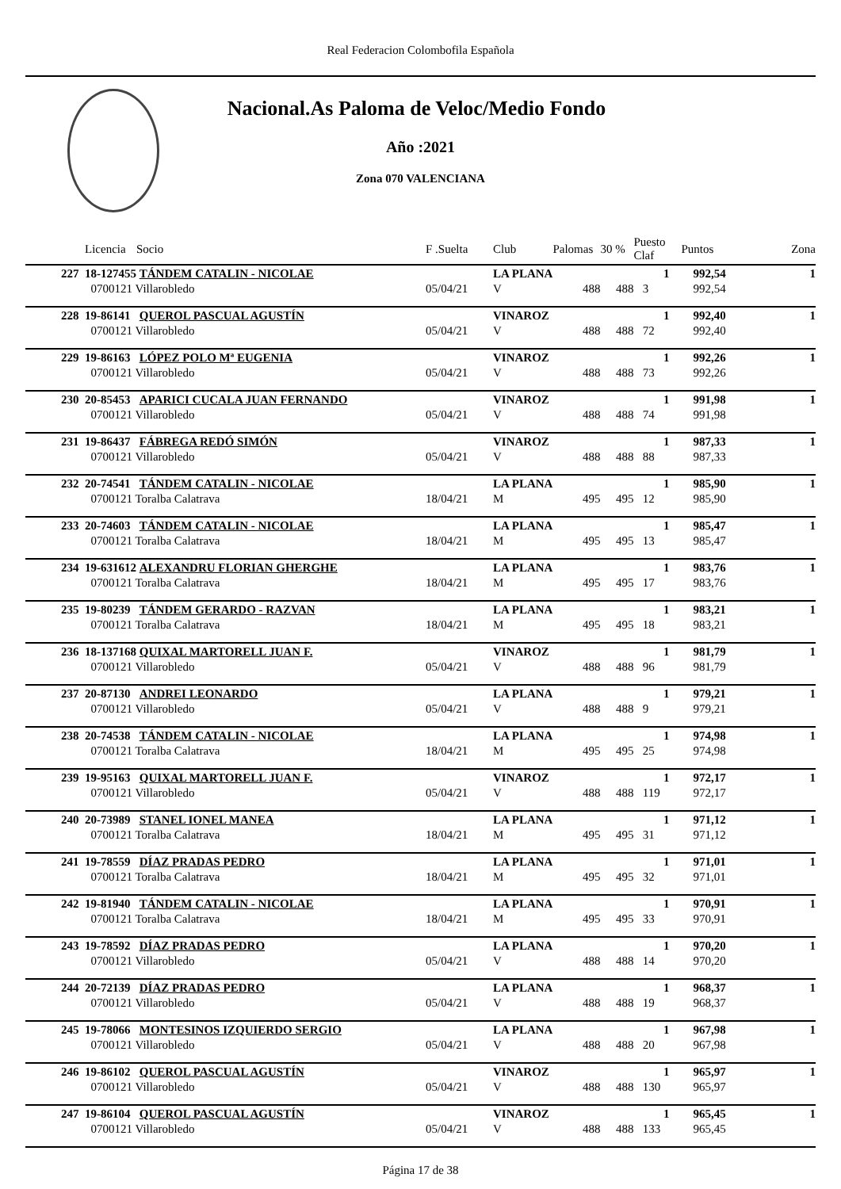Real Federacion Colombofila Española
Nacional.As Paloma de Veloc/Medio Fondo
Año :2021
Zona 070 VALENCIANA
| | Licencia | Socio | F .Suelta | Club | Palomas | 30 % | Puesto Claf | Puntos | Zona |
| --- | --- | --- | --- | --- | --- | --- | --- | --- | --- |
| 227 | 18-127455 | TÁNDEM CATALIN - NICOLAE | | LA PLANA | | | 1 | 992,54 | 1 |
| | 0700121 Villarobledo | | 05/04/21 | V | 488 | 488 | 3 | 992,54 | |
| 228 | 19-86141 | QUEROL PASCUAL AGUSTÍN | | VINAROZ | | | 1 | 992,40 | 1 |
| | 0700121 Villarobledo | | 05/04/21 | V | 488 | 488 | 72 | 992,40 | |
| 229 | 19-86163 | LÓPEZ POLO Mª EUGENIA | | VINAROZ | | | 1 | 992,26 | 1 |
| | 0700121 Villarobledo | | 05/04/21 | V | 488 | 488 | 73 | 992,26 | |
| 230 | 20-85453 | APARICI CUCALA JUAN FERNANDO | | VINAROZ | | | 1 | 991,98 | 1 |
| | 0700121 Villarobledo | | 05/04/21 | V | 488 | 488 | 74 | 991,98 | |
| 231 | 19-86437 | FÁBREGA REDÓ SIMÓN | | VINAROZ | | | 1 | 987,33 | 1 |
| | 0700121 Villarobledo | | 05/04/21 | V | 488 | 488 | 88 | 987,33 | |
| 232 | 20-74541 | TÁNDEM CATALIN - NICOLAE | | LA PLANA | | | 1 | 985,90 | 1 |
| | 0700121 Toralba Calatrava | | 18/04/21 | M | 495 | 495 | 12 | 985,90 | |
| 233 | 20-74603 | TÁNDEM CATALIN - NICOLAE | | LA PLANA | | | 1 | 985,47 | 1 |
| | 0700121 Toralba Calatrava | | 18/04/21 | M | 495 | 495 | 13 | 985,47 | |
| 234 | 19-631612 | ALEXANDRU FLORIAN GHERGHE | | LA PLANA | | | 1 | 983,76 | 1 |
| | 0700121 Toralba Calatrava | | 18/04/21 | M | 495 | 495 | 17 | 983,76 | |
| 235 | 19-80239 | TÁNDEM GERARDO - RAZVAN | | LA PLANA | | | 1 | 983,21 | 1 |
| | 0700121 Toralba Calatrava | | 18/04/21 | M | 495 | 495 | 18 | 983,21 | |
| 236 | 18-137168 | QUIXAL MARTORELL JUAN F. | | VINAROZ | | | 1 | 981,79 | 1 |
| | 0700121 Villarobledo | | 05/04/21 | V | 488 | 488 | 96 | 981,79 | |
| 237 | 20-87130 | ANDREI LEONARDO | | LA PLANA | | | 1 | 979,21 | 1 |
| | 0700121 Villarobledo | | 05/04/21 | V | 488 | 488 | 9 | 979,21 | |
| 238 | 20-74538 | TÁNDEM CATALIN - NICOLAE | | LA PLANA | | | 1 | 974,98 | 1 |
| | 0700121 Toralba Calatrava | | 18/04/21 | M | 495 | 495 | 25 | 974,98 | |
| 239 | 19-95163 | QUIXAL MARTORELL JUAN F. | | VINAROZ | | | 1 | 972,17 | 1 |
| | 0700121 Villarobledo | | 05/04/21 | V | 488 | 488 | 119 | 972,17 | |
| 240 | 20-73989 | STANEL IONEL MANEA | | LA PLANA | | | 1 | 971,12 | 1 |
| | 0700121 Toralba Calatrava | | 18/04/21 | M | 495 | 495 | 31 | 971,12 | |
| 241 | 19-78559 | DÍAZ PRADAS PEDRO | | LA PLANA | | | 1 | 971,01 | 1 |
| | 0700121 Toralba Calatrava | | 18/04/21 | M | 495 | 495 | 32 | 971,01 | |
| 242 | 19-81940 | TÁNDEM CATALIN - NICOLAE | | LA PLANA | | | 1 | 970,91 | 1 |
| | 0700121 Toralba Calatrava | | 18/04/21 | M | 495 | 495 | 33 | 970,91 | |
| 243 | 19-78592 | DÍAZ PRADAS PEDRO | | LA PLANA | | | 1 | 970,20 | 1 |
| | 0700121 Villarobledo | | 05/04/21 | V | 488 | 488 | 14 | 970,20 | |
| 244 | 20-72139 | DÍAZ PRADAS PEDRO | | LA PLANA | | | 1 | 968,37 | 1 |
| | 0700121 Villarobledo | | 05/04/21 | V | 488 | 488 | 19 | 968,37 | |
| 245 | 19-78066 | MONTESINOS IZQUIERDO SERGIO | | LA PLANA | | | 1 | 967,98 | 1 |
| | 0700121 Villarobledo | | 05/04/21 | V | 488 | 488 | 20 | 967,98 | |
| 246 | 19-86102 | QUEROL PASCUAL AGUSTÍN | | VINAROZ | | | 1 | 965,97 | 1 |
| | 0700121 Villarobledo | | 05/04/21 | V | 488 | 488 | 130 | 965,97 | |
| 247 | 19-86104 | QUEROL PASCUAL AGUSTÍN | | VINAROZ | | | 1 | 965,45 | 1 |
| | 0700121 Villarobledo | | 05/04/21 | V | 488 | 488 | 133 | 965,45 | |
Página 17 de 38